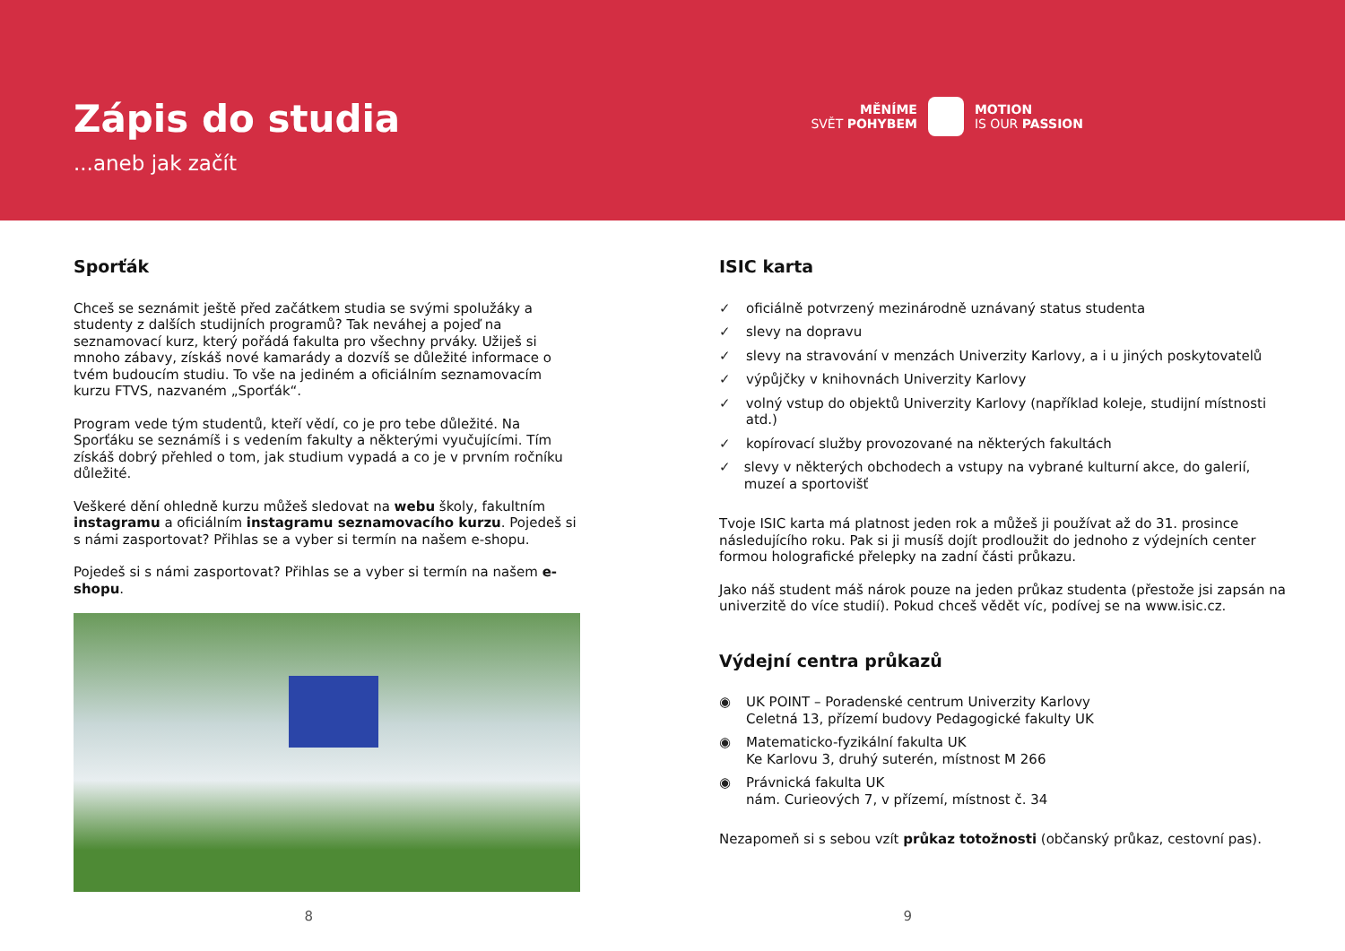Zápis do studia
...aneb jak začít
MĚNÍME
SVĚT POHYBEM
MOTION
IS OUR PASSION
Sporťák
Chceš se seznámit ještě před začátkem studia se svými spolužáky a studenty z dalších studijních programů? Tak neváhej a pojeď na seznamovací kurz, který pořádá fakulta pro všechny prváky. Užiješ si mnoho zábavy, získáš nové kamarády a dozvíš se důležité informace o tvém budoucím studiu. To vše na jediném a oficiálním seznamovacím kurzu FTVS, nazvaném „Sporťák“.
Program vede tým studentů, kteří vědí, co je pro tebe důležité. Na Sporťáku se seznámíš i s vedením fakulty a některými vyučujícími. Tím získáš dobrý přehled o tom, jak studium vypadá a co je v prvním ročníku důležité.
Veškeré dění ohledně kurzu můžeš sledovat na webu školy, fakultním instagramu a oficiálním instagramu seznamovacího kurzu. Pojedeš si s námi zasportovat? Přihlas se a vyber si termín na našem e-shopu.
Pojedeš si s námi zasportovat? Přihlas se a vyber si termín na našem e-shopu.
ISIC karta
✓ oficiálně potvrzený mezinárodně uznávaný status studenta
✓ slevy na dopravu
✓ slevy na stravování v menzách Univerzity Karlovy, a i u jiných poskytovatelů
✓ výpůjčky v knihovnách Univerzity Karlovy
✓ volný vstup do objektů Univerzity Karlovy (například koleje, studijní místnosti atd.)
✓ kopírovací služby provozované na některých fakultách
✓ slevy v některých obchodech a vstupy na vybrané kulturní akce, do galerií, muzeí a sportovišť
Tvoje ISIC karta má platnost jeden rok a můžeš ji používat až do 31. prosince následujícího roku. Pak si ji musíš dojít prodloužit do jednoho z výdejních center formou holografické přelepky na zadní části průkazu.
Jako náš student máš nárok pouze na jeden průkaz studenta (přestože jsi zapsán na univerzitě do více studií). Pokud chceš vědět víc, podívej se na www.isic.cz.
Výdejní centra průkazů
◉ UK POINT – Poradenské centrum Univerzity Karlovy
Celetná 13, přízemí budovy Pedagogické fakulty UK
◉ Matematicko-fyzikální fakulta UK
Ke Karlovu 3, druhý suterén, místnost M 266
◉ Právnická fakulta UK
nám. Curieových 7, v přízemí, místnost č. 34
Nezapomeň si s sebou vzít průkaz totožnosti (občanský průkaz, cestovní pas).
8 9